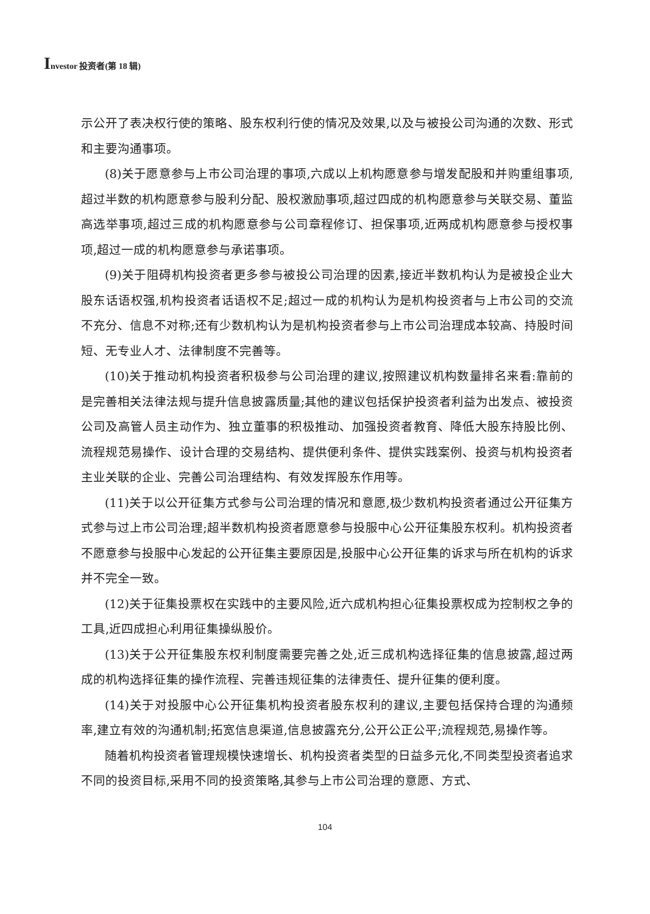Investor 投资者(第 18 辑)
示公开了表决权行使的策略、股东权利行使的情况及效果,以及与被投公司沟通的次数、形式和主要沟通事项。
(8)关于愿意参与上市公司治理的事项,六成以上机构愿意参与增发配股和并购重组事项,超过半数的机构愿意参与股利分配、股权激励事项,超过四成的机构愿意参与关联交易、董监高选举事项,超过三成的机构愿意参与公司章程修订、担保事项,近两成机构愿意参与授权事项,超过一成的机构愿意参与承诺事项。
(9)关于阻碍机构投资者更多参与被投公司治理的因素,接近半数机构认为是被投企业大股东话语权强,机构投资者话语权不足;超过一成的机构认为是机构投资者与上市公司的交流不充分、信息不对称;还有少数机构认为是机构投资者参与上市公司治理成本较高、持股时间短、无专业人才、法律制度不完善等。
(10)关于推动机构投资者积极参与公司治理的建议,按照建议机构数量排名来看:靠前的是完善相关法律法规与提升信息披露质量;其他的建议包括保护投资者利益为出发点、被投资公司及高管人员主动作为、独立董事的积极推动、加强投资者教育、降低大股东持股比例、流程规范易操作、设计合理的交易结构、提供便利条件、提供实践案例、投资与机构投资者主业关联的企业、完善公司治理结构、有效发挥股东作用等。
(11)关于以公开征集方式参与公司治理的情况和意愿,极少数机构投资者通过公开征集方式参与过上市公司治理;超半数机构投资者愿意参与投服中心公开征集股东权利。机构投资者不愿意参与投服中心发起的公开征集主要原因是,投服中心公开征集的诉求与所在机构的诉求并不完全一致。
(12)关于征集投票权在实践中的主要风险,近六成机构担心征集投票权成为控制权之争的工具,近四成担心利用征集操纵股价。
(13)关于公开征集股东权利制度需要完善之处,近三成机构选择征集的信息披露,超过两成的机构选择征集的操作流程、完善违规征集的法律责任、提升征集的便利度。
(14)关于对投服中心公开征集机构投资者股东权利的建议,主要包括保持合理的沟通频率,建立有效的沟通机制;拓宽信息渠道,信息披露充分,公开公正公平;流程规范,易操作等。
随着机构投资者管理规模快速增长、机构投资者类型的日益多元化,不同类型投资者追求不同的投资目标,采用不同的投资策略,其参与上市公司治理的意愿、方式、
104